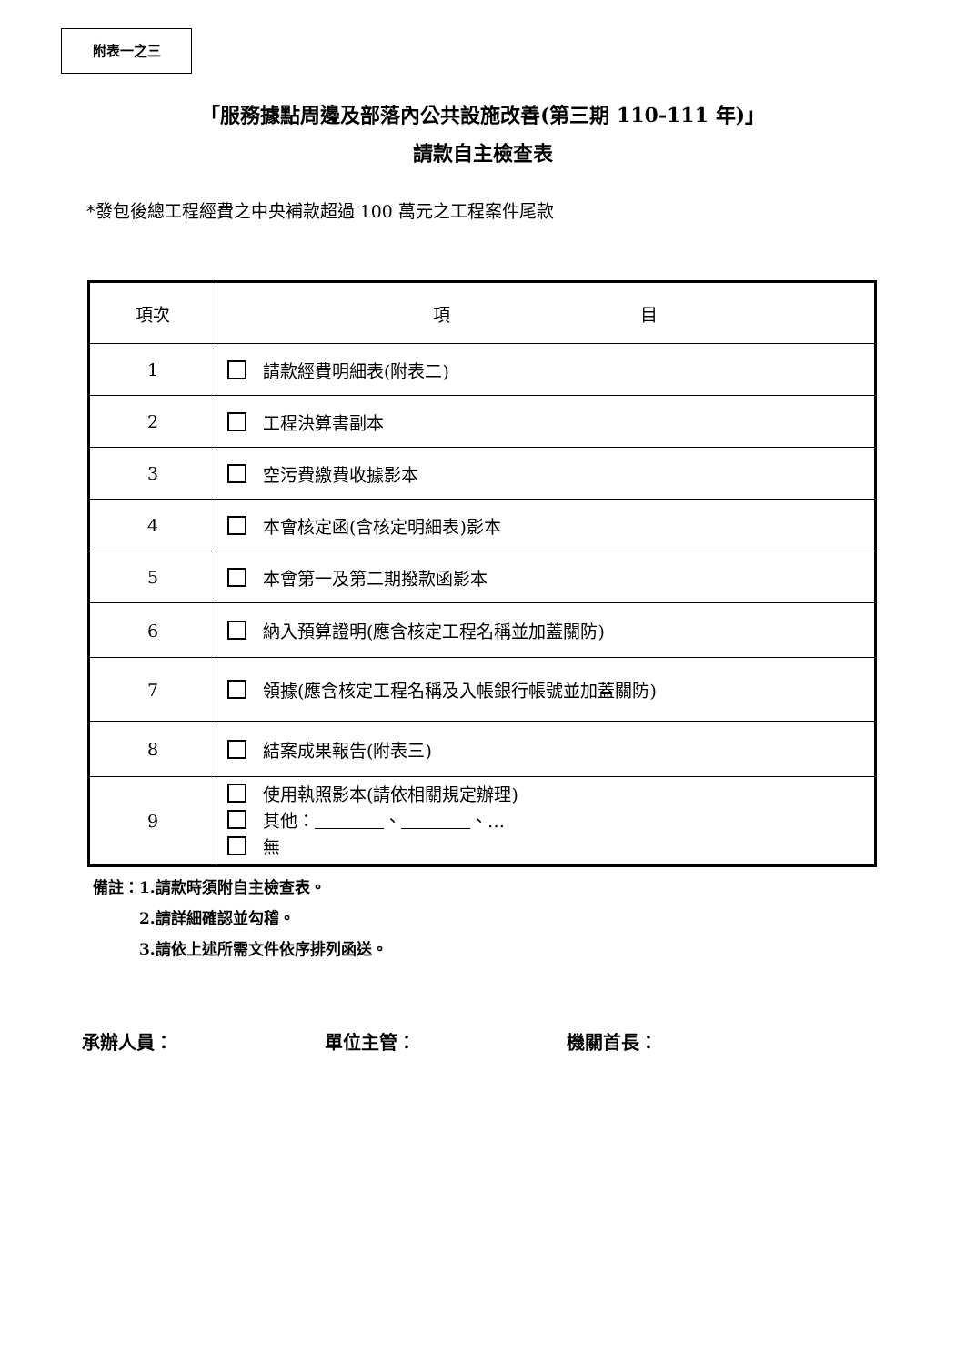附表一之三
「服務據點周邊及部落內公共設施改善(第三期 110-111 年)」
請款自主檢查表
*發包後總工程經費之中央補款超過 100 萬元之工程案件尾款
| 項次 | 項 目 |
| --- | --- |
| 1 | 請款經費明細表(附表二) |
| 2 | 工程決算書副本 |
| 3 | 空污費繳費收據影本 |
| 4 | 本會核定函(含核定明細表)影本 |
| 5 | 本會第一及第二期撥款函影本 |
| 6 | 納入預算證明(應含核定工程名稱並加蓋關防) |
| 7 | 領據(應含核定工程名稱及入帳銀行帳號並加蓋關防) |
| 8 | 結案成果報告(附表三) |
| 9 | 使用執照影本(請依相關規定辦理) 其他： 、 、… 無 |
備註：1.請款時須附自主檢查表。
　　　2.請詳細確認並勾稽。
　　　3.請依上述所需文件依序排列函送。
承辦人員： 單位主管： 機關首長：